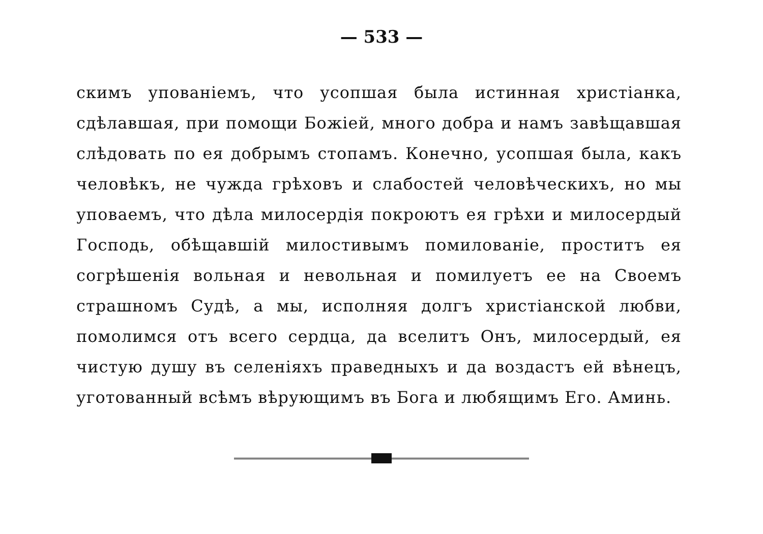— 533 —
скимъ упованіемъ, что усопшая была истинная христіанка, сдѣлавшая, при помощи Божіей, много добра и намъ завѣщавшая слѣдовать по ея добрымъ стопамъ. Конечно, усопшая была, какъ человѣкъ, не чужда грѣховъ и слабостей человѣческихъ, но мы уповаемъ, что дѣла милосердія покроютъ ея грѣхи и милосердый Господь, обѣщавшій милостивымъ помилованіе, проститъ ея согрѣшенія вольная и невольная и помилуетъ ее на Своемъ страшномъ Судѣ, а мы, исполняя долгъ христіанской любви, помолимся отъ всего сердца, да вселитъ Онъ, милосердый, ея чистую душу въ селеніяхъ праведныхъ и да воздастъ ей вѣнецъ, уготованный всѣмъ вѣрующимъ въ Бога и любящимъ Его. Аминь.